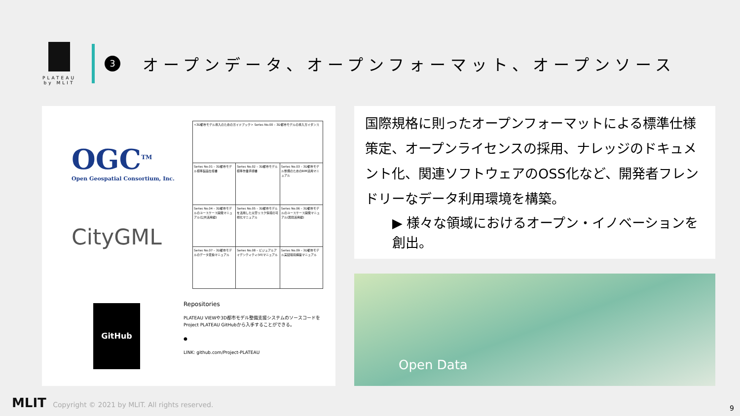PLATEAU
by MLIT
3
オープンデータ、オープンフォーマット、オープンソース
OGC<sup>TM</sup>
Open Geospatial Consortium, Inc.
CityGML
| <3D都市モデル導入のためのガイドブック> Series No.00 – 3D都市モデルの導入ガイダンス | | |
| Series No.01 – 3D都市モデル標準製品仕様書 | Series No.02 – 3D都市モデル標準作業手順書 | Series No.03 – 3D都市モデル整備のためのBIM活用マニュアル |
| Series No.04 – 3D都市モデルのユースケース開発マニュアル(公共活用編) | Series No.05 – 3D都市モデルを活用した災害リスク情報の可視化マニュアル | Series No.06 – 3D都市モデルのユースケース開発マニュアル(民間活用編) |
| Series No.07 – 3D都市モデルのデータ変換マニュアル | Series No.08 – ビジュアルアイデンティティ(VI)マニュアル | Series No.09 – 3D都市モデル実証環境構築マニュアル |
GitHub
Repositories
PLATEAU VIEWや3D都市モデル整備支援システムのソースコードを
Project PLATEAU GitHubから入手することができる。
●
LINK: github.com/Project-PLATEAU
国際規格に則ったオープンフォーマットによる標準仕様策定、オープンライセンスの採用、ナレッジのドキュメント化、関連ソフトウェアのOSS化など、開発者フレンドリーなデータ利用環境を構築。
▶ 様々な領域におけるオープン・イノベーションを創出。
Open Data
MLIT Copyright © 2021 by MLIT. All rights reserved.
9